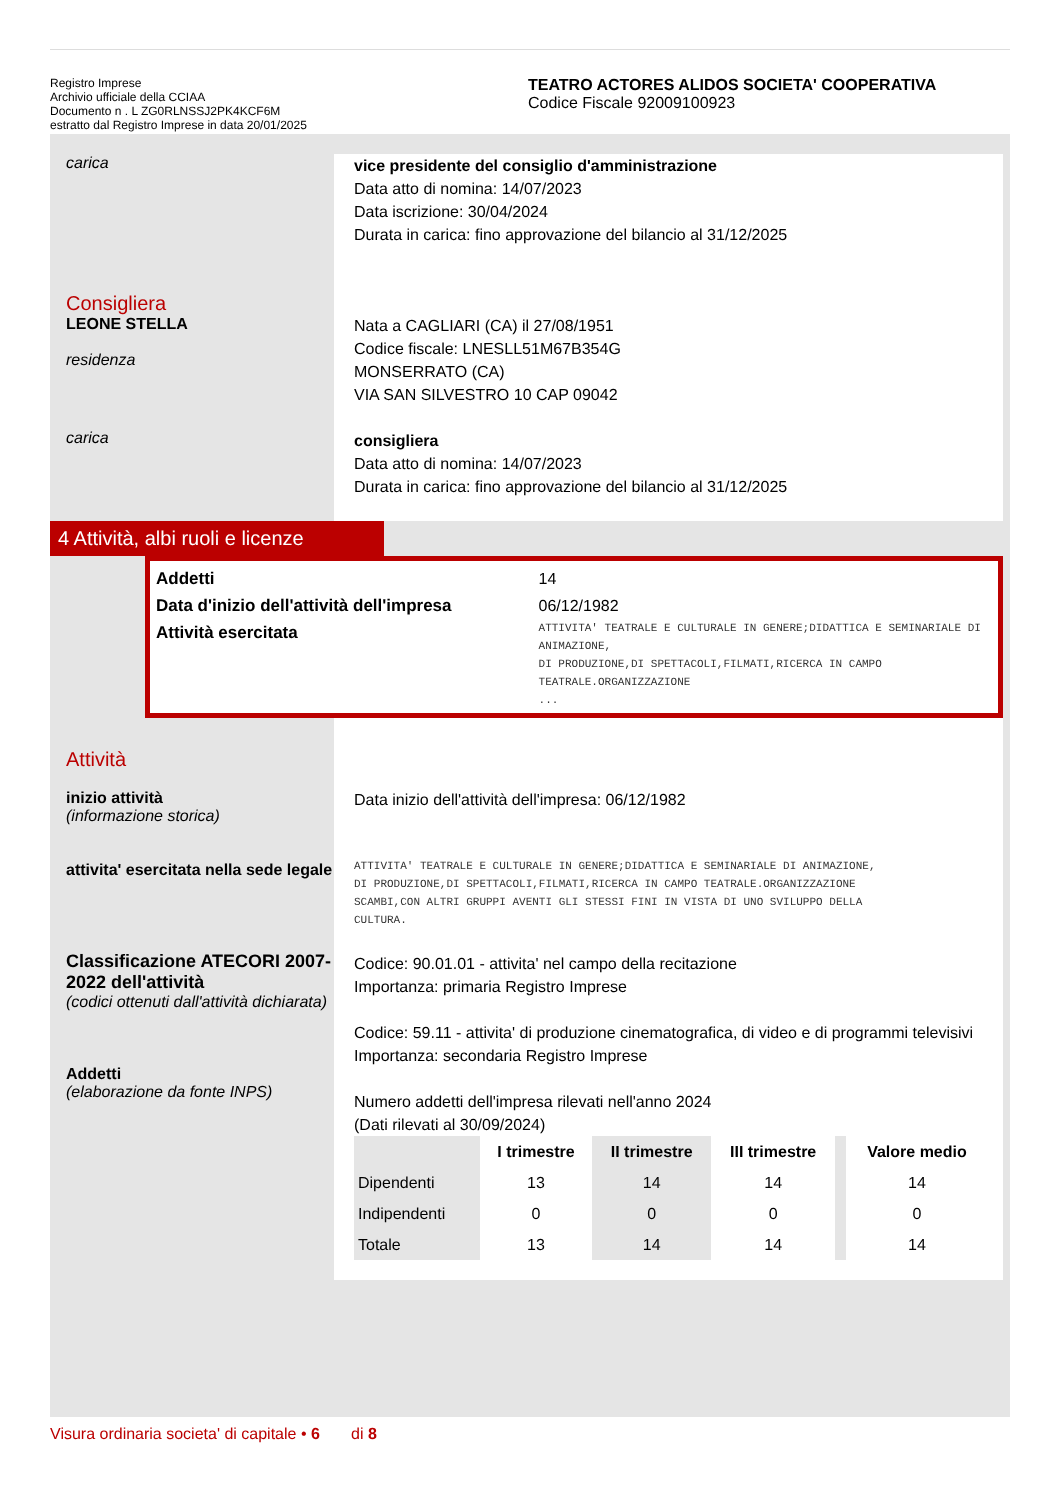Registro Imprese
Archivio ufficiale della CCIAA
Documento n . L ZG0RLNSSJ2PK4KCF6M
estratto dal Registro Imprese in data 20/01/2025
TEATRO ACTORES ALIDOS SOCIETA' COOPERATIVA
Codice Fiscale 92009100923
carica
vice presidente del consiglio d'amministrazione
Data atto di nomina: 14/07/2023
Data iscrizione: 30/04/2024
Durata in carica: fino approvazione del bilancio al 31/12/2025
Consigliera
LEONE STELLA
residenza
Nata a CAGLIARI (CA) il 27/08/1951
Codice fiscale: LNESLL51M67B354G
MONSERRATO (CA)
VIA SAN SILVESTRO 10 CAP 09042
carica
consigliera
Data atto di nomina: 14/07/2023
Durata in carica: fino approvazione del bilancio al 31/12/2025
4 Attività, albi ruoli e licenze
Addetti
Data d'inizio dell'attività dell'impresa
Attività esercitata
14
06/12/1982
ATTIVITA' TEATRALE E CULTURALE IN GENERE;DIDATTICA E SEMINARIALE DI ANIMAZIONE,
DI PRODUZIONE,DI SPETTACOLI,FILMATI,RICERCA IN CAMPO TEATRALE.ORGANIZZAZIONE
...
Attività
inizio attività
(informazione storica)
attivita' esercitata nella sede legale
Classificazione ATECORI 2007-2022 dell'attività
(codici ottenuti dall'attività dichiarata)
Addetti
(elaborazione da fonte INPS)
Data inizio dell'attività dell'impresa: 06/12/1982
ATTIVITA' TEATRALE E CULTURALE IN GENERE;DIDATTICA E SEMINARIALE DI ANIMAZIONE,
DI PRODUZIONE,DI SPETTACOLI,FILMATI,RICERCA IN CAMPO TEATRALE.ORGANIZZAZIONE
SCAMBI,CON ALTRI GRUPPI AVENTI GLI STESSI FINI IN VISTA DI UNO SVILUPPO DELLA
CULTURA.
Codice: 90.01.01 - attivita' nel campo della recitazione
Importanza: primaria Registro Imprese
Codice: 59.11 - attivita' di produzione cinematografica, di video e di programmi televisivi
Importanza: secondaria Registro Imprese
Numero addetti dell'impresa rilevati nell'anno 2024
(Dati rilevati al 30/09/2024)
| | I trimestre | II trimestre | III trimestre | | Valore medio |
| --- | --- | --- | --- | --- | --- |
| Dipendenti | 13 | 14 | 14 | | 14 |
| Indipendenti | 0 | 0 | 0 | | 0 |
| Totale | 13 | 14 | 14 | | 14 |
Visura ordinaria societa' di capitale • 6 di 8